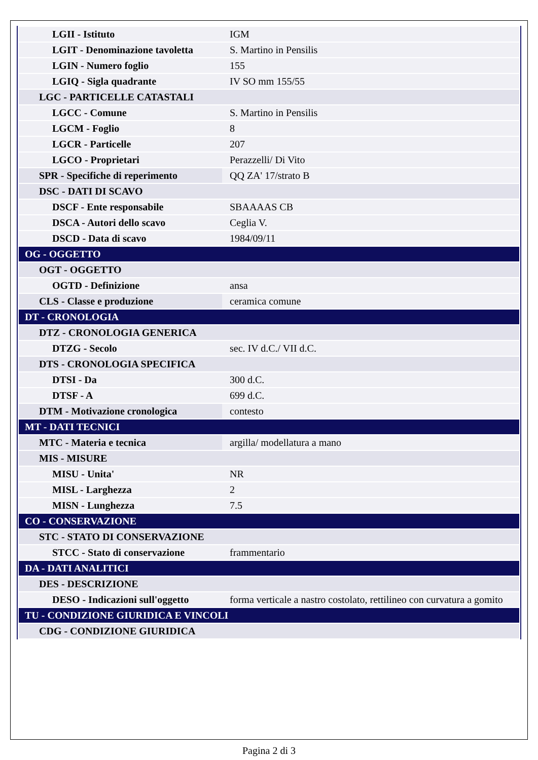| LGII - Istituto | IGM |
| LGIT - Denominazione tavoletta | S. Martino in Pensilis |
| LGIN - Numero foglio | 155 |
| LGIQ - Sigla quadrante | IV SO mm 155/55 |
| LGC - PARTICELLE CATASTALI | |
| LGCC - Comune | S. Martino in Pensilis |
| LGCM - Foglio | 8 |
| LGCR - Particelle | 207 |
| LGCO - Proprietari | Perazzelli/ Di Vito |
| SPR - Specifiche di reperimento | QQ ZA' 17/strato B |
| DSC - DATI DI SCAVO | |
| DSCF - Ente responsabile | SBAAAAS CB |
| DSCA - Autori dello scavo | Ceglia V. |
| DSCD - Data di scavo | 1984/09/11 |
| OG - OGGETTO | |
| OGT - OGGETTO | |
| OGTD - Definizione | ansa |
| CLS - Classe e produzione | ceramica comune |
| DT - CRONOLOGIA | |
| DTZ - CRONOLOGIA GENERICA | |
| DTZG - Secolo | sec. IV d.C./ VII d.C. |
| DTS - CRONOLOGIA SPECIFICA | |
| DTSI - Da | 300 d.C. |
| DTSF - A | 699 d.C. |
| DTM - Motivazione cronologica | contesto |
| MT - DATI TECNICI | |
| MTC - Materia e tecnica | argilla/ modellatura a mano |
| MIS - MISURE | |
| MISU - Unita' | NR |
| MISL - Larghezza | 2 |
| MISN - Lunghezza | 7.5 |
| CO - CONSERVAZIONE | |
| STC - STATO DI CONSERVAZIONE | |
| STCC - Stato di conservazione | frammentario |
| DA - DATI ANALITICI | |
| DES - DESCRIZIONE | |
| DESO - Indicazioni sull'oggetto | forma verticale a nastro costolato, rettilineo con curvatura a gomito |
| TU - CONDIZIONE GIURIDICA E VINCOLI | |
| CDG - CONDIZIONE GIURIDICA | |
Pagina 2 di 3